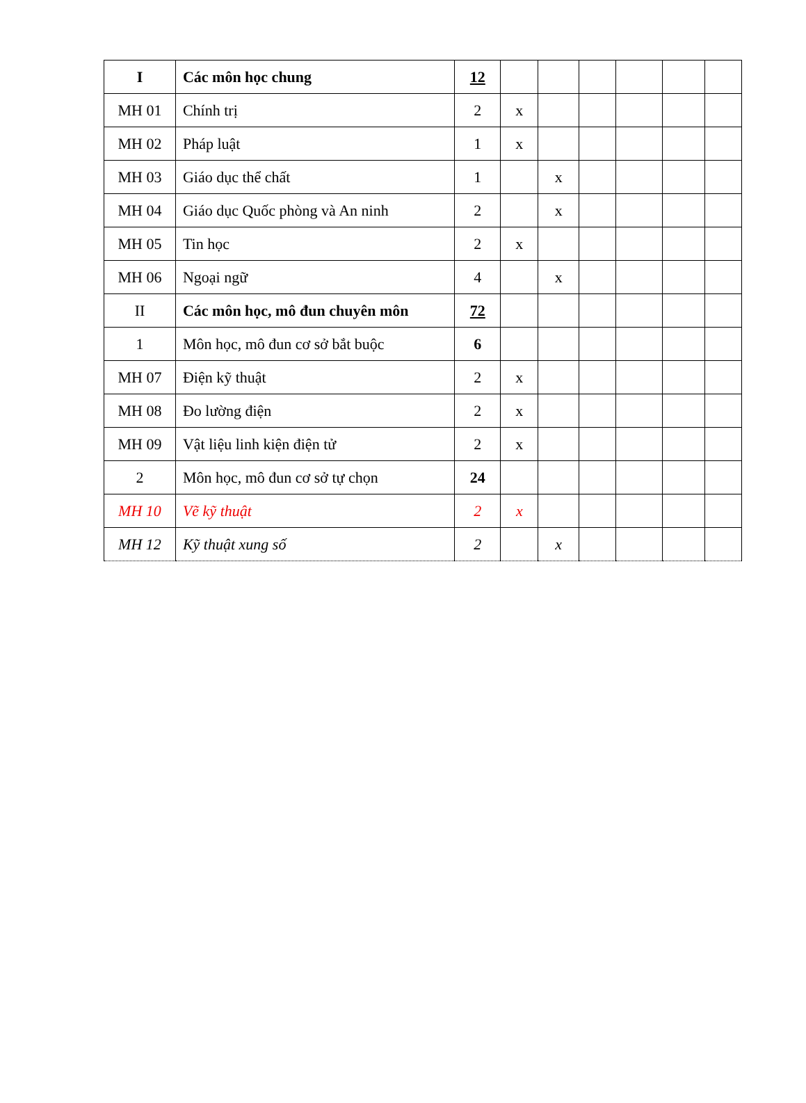| I | Các môn học chung | 12 | | | | | | |
| MH 01 | Chính trị | 2 | x | | | | | |
| MH 02 | Pháp luật | 1 | x | | | | | |
| MH 03 | Giáo dục thể chất | 1 | | x | | | | |
| MH 04 | Giáo dục Quốc phòng và An ninh | 2 | | x | | | | |
| MH 05 | Tin học | 2 | x | | | | | |
| MH 06 | Ngoại ngữ | 4 | | x | | | | |
| II | Các môn học, mô đun chuyên môn | 72 | | | | | | |
| 1 | Môn học, mô đun cơ sở bắt buộc | 6 | | | | | | |
| MH 07 | Điện kỹ thuật | 2 | x | | | | | |
| MH 08 | Đo lường điện | 2 | x | | | | | |
| MH 09 | Vật liệu linh kiện điện tử | 2 | x | | | | | |
| 2 | Môn học, mô đun cơ sở tự chọn | 24 | | | | | | |
| MH 10 | Vẽ kỹ thuật | 2 | x | | | | | |
| MH 12 | Kỹ thuật xung số | 2 | | x | | | | |